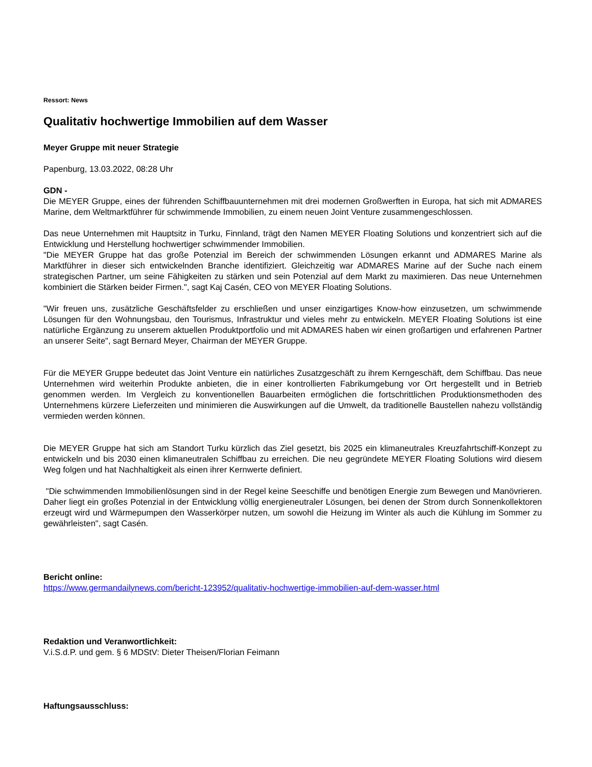Ressort: News
Qualitativ hochwertige Immobilien auf dem Wasser
Meyer Gruppe mit neuer Strategie
Papenburg, 13.03.2022, 08:28 Uhr
GDN -
Die MEYER Gruppe, eines der führenden Schiffbauunternehmen mit drei modernen Großwerften in Europa, hat sich mit ADMARES Marine, dem Weltmarktführer für schwimmende Immobilien, zu einem neuen Joint Venture zusammengeschlossen.
Das neue Unternehmen mit Hauptsitz in Turku, Finnland, trägt den Namen MEYER Floating Solutions und konzentriert sich auf die Entwicklung und Herstellung hochwertiger schwimmender Immobilien.
"Die MEYER Gruppe hat das große Potenzial im Bereich der schwimmenden Lösungen erkannt und ADMARES Marine als Marktführer in dieser sich entwickelnden Branche identifiziert. Gleichzeitig war ADMARES Marine auf der Suche nach einem strategischen Partner, um seine Fähigkeiten zu stärken und sein Potenzial auf dem Markt zu maximieren. Das neue Unternehmen kombiniert die Stärken beider Firmen.", sagt Kaj Casén, CEO von MEYER Floating Solutions.
"Wir freuen uns, zusätzliche Geschäftsfelder zu erschließen und unser einzigartiges Know-how einzusetzen, um schwimmende Lösungen für den Wohnungsbau, den Tourismus, Infrastruktur und vieles mehr zu entwickeln. MEYER Floating Solutions ist eine natürliche Ergänzung zu unserem aktuellen Produktportfolio und mit ADMARES haben wir einen großartigen und erfahrenen Partner an unserer Seite", sagt Bernard Meyer, Chairman der MEYER Gruppe.
Für die MEYER Gruppe bedeutet das Joint Venture ein natürliches Zusatzgeschäft zu ihrem Kerngeschäft, dem Schiffbau. Das neue Unternehmen wird weiterhin Produkte anbieten, die in einer kontrollierten Fabrikumgebung vor Ort hergestellt und in Betrieb genommen werden. Im Vergleich zu konventionellen Bauarbeiten ermöglichen die fortschrittlichen Produktionsmethoden des Unternehmens kürzere Lieferzeiten und minimieren die Auswirkungen auf die Umwelt, da traditionelle Baustellen nahezu vollständig vermieden werden können.
Die MEYER Gruppe hat sich am Standort Turku kürzlich das Ziel gesetzt, bis 2025 ein klimaneutrales Kreuzfahrtschiff-Konzept zu entwickeln und bis 2030 einen klimaneutralen Schiffbau zu erreichen. Die neu gegründete MEYER Floating Solutions wird diesem Weg folgen und hat Nachhaltigkeit als einen ihrer Kernwerte definiert.
"Die schwimmenden Immobilienlösungen sind in der Regel keine Seeschiffe und benötigen Energie zum Bewegen und Manövrieren. Daher liegt ein großes Potenzial in der Entwicklung völlig energieneutraler Lösungen, bei denen der Strom durch Sonnenkollektoren erzeugt wird und Wärmepumpen den Wasserkörper nutzen, um sowohl die Heizung im Winter als auch die Kühlung im Sommer zu gewährleisten", sagt Casén.
Bericht online:
https://www.germandailynews.com/bericht-123952/qualitativ-hochwertige-immobilien-auf-dem-wasser.html
Redaktion und Veranwortlichkeit:
V.i.S.d.P. und gem. § 6 MDStV: Dieter Theisen/Florian Feimann
Haftungsausschluss: